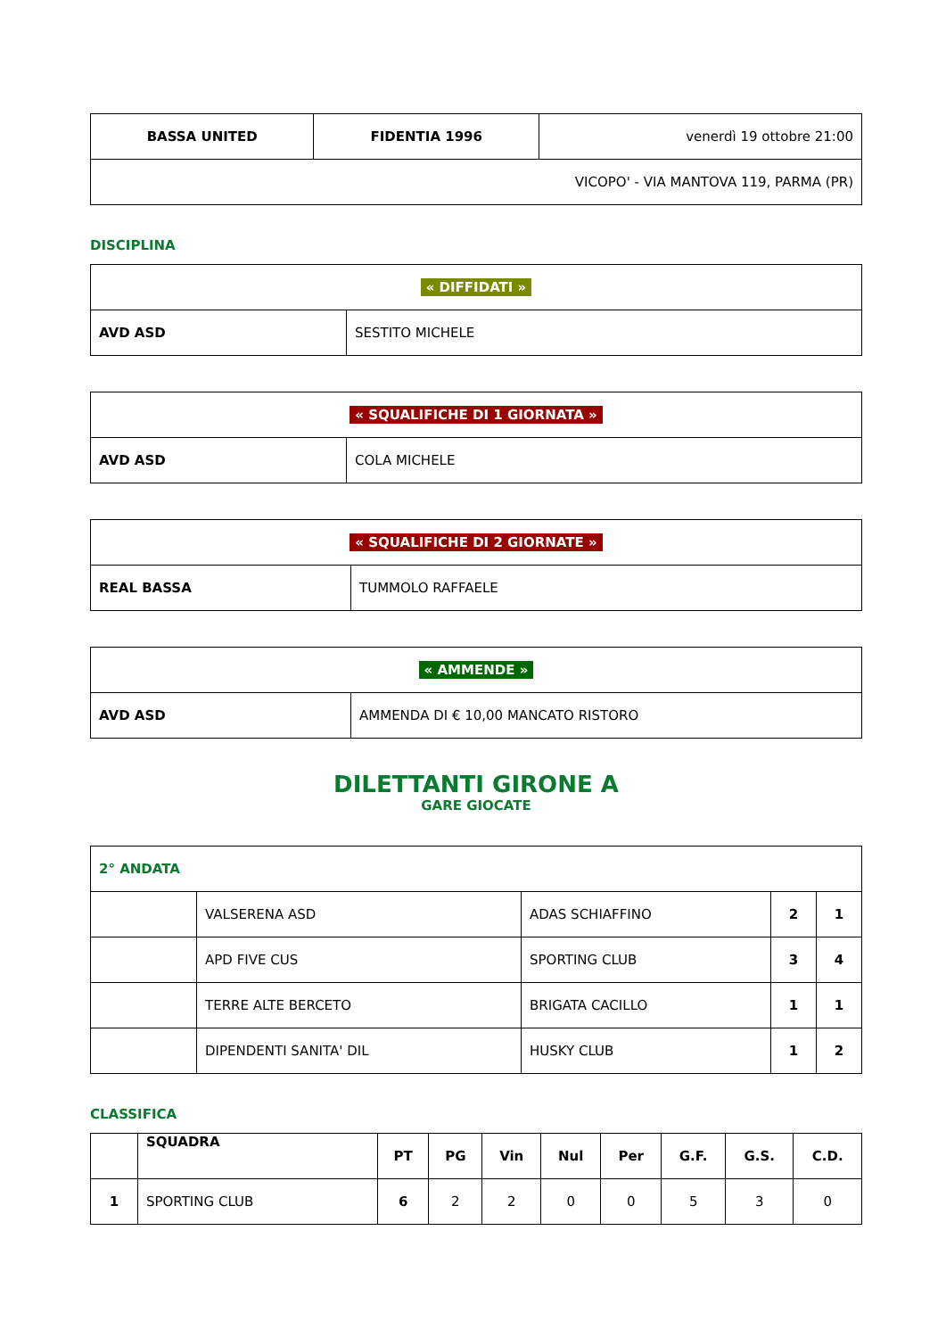| BASSA UNITED | FIDENTIA 1996 | venerdì 19 ottobre 21:00 |
| VICOPO' - VIA MANTOVA 119, PARMA (PR) | | |
DISCIPLINA
| « DIFFIDATI » | |
| AVD ASD | SESTITO MICHELE |
| « SQUALIFICHE DI 1 GIORNATA » | |
| AVD ASD | COLA MICHELE |
| « SQUALIFICHE DI 2 GIORNATE » | |
| REAL BASSA | TUMMOLO RAFFAELE |
| « AMMENDE » | |
| AVD ASD | AMMENDA DI € 10,00 MANCATO RISTORO |
DILETTANTI GIRONE A
GARE GIOCATE
| 2° ANDATA | | | | |
| | VALSERENA ASD | ADAS SCHIAFFINO | 2 | 1 |
| | APD FIVE CUS | SPORTING CLUB | 3 | 4 |
| | TERRE ALTE BERCETO | BRIGATA CACILLO | 1 | 1 |
| | DIPENDENTI SANITA' DIL | HUSKY CLUB | 1 | 2 |
CLASSIFICA
| | SQUADRA | PT | PG | Vin | Nul | Per | G.F. | G.S. | C.D. |
| --- | --- | --- | --- | --- | --- | --- | --- | --- | --- |
| 1 | SPORTING CLUB | 6 | 2 | 2 | 0 | 0 | 5 | 3 | 0 |